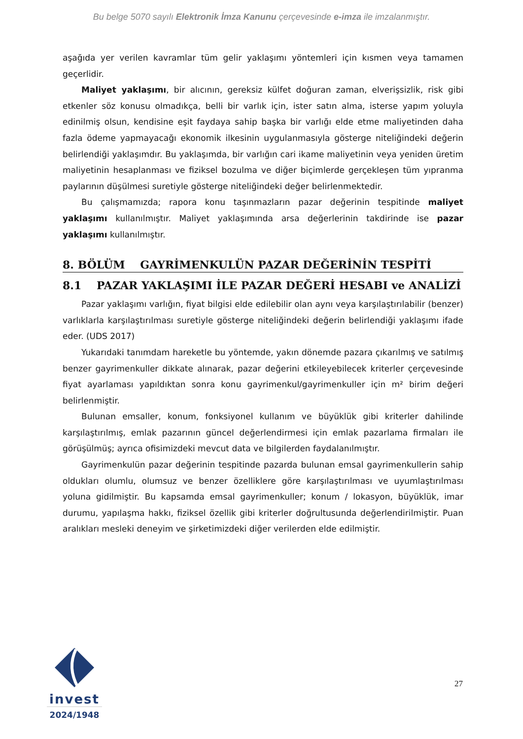Bu belge 5070 sayılı Elektronik İmza Kanunu çerçevesinde e-imza ile imzalanmıştır.
aşağıda yer verilen kavramlar tüm gelir yaklaşımı yöntemleri için kısmen veya tamamen geçerlidir.
Maliyet yaklaşımı, bir alıcının, gereksiz külfet doğuran zaman, elverişsizlik, risk gibi etkenler söz konusu olmadıkça, belli bir varlık için, ister satın alma, isterse yapım yoluyla edinilmiş olsun, kendisine eşit faydaya sahip başka bir varlığı elde etme maliyetinden daha fazla ödeme yapmayacağı ekonomik ilkesinin uygulanmasıyla gösterge niteliğindeki değerin belirlendiği yaklaşımdır. Bu yaklaşımda, bir varlığın cari ikame maliyetinin veya yeniden üretim maliyetinin hesaplanması ve fiziksel bozulma ve diğer biçimlerde gerçekleşen tüm yıpranma paylarının düşülmesi suretiyle gösterge niteliğindeki değer belirlenmektedir.
Bu çalışmamızda; rapora konu taşınmazların pazar değerinin tespitinde maliyet yaklaşımı kullanılmıştır. Maliyet yaklaşımında arsa değerlerinin takdirinde ise pazar yaklaşımı kullanılmıştır.
8. BÖLÜM GAYRİMENKULÜN PAZAR DEĞERİNİN TESPİTİ
8.1 PAZAR YAKLAŞIMI İLE PAZAR DEĞERİ HESABI ve ANALİZİ
Pazar yaklaşımı varlığın, fiyat bilgisi elde edilebilir olan aynı veya karşılaştırılabilir (benzer) varlıklarla karşılaştırılması suretiyle gösterge niteliğindeki değerin belirlendiği yaklaşımı ifade eder. (UDS 2017)
Yukarıdaki tanımdam hareketle bu yöntemde, yakın dönemde pazara çıkarılmış ve satılmış benzer gayrimenkuller dikkate alınarak, pazar değerini etkileyebilecek kriterler çerçevesinde fiyat ayarlaması yapıldıktan sonra konu gayrimenkul/gayrimenkuller için m² birim değeri belirlenmiştir.
Bulunan emsaller, konum, fonksiyonel kullanım ve büyüklük gibi kriterler dahilinde karşılaştırılmış, emlak pazarının güncel değerlendirmesi için emlak pazarlama firmaları ile görüşülmüş; ayrıca ofisimizdeki mevcut data ve bilgilerden faydalanılmıştır.
Gayrimenkulün pazar değerinin tespitinde pazarda bulunan emsal gayrimenkullerin sahip oldukları olumlu, olumsuz ve benzer özelliklere göre karşılaştırılması ve uyumlaştırılması yoluna gidilmiştir. Bu kapsamda emsal gayrimenkuller; konum / lokasyon, büyüklük, imar durumu, yapılaşma hakkı, fiziksel özellik gibi kriterler doğrultusunda değerlendirilmiştir. Puan aralıkları mesleki deneyim ve şirketimizdeki diğer verilerden elde edilmiştir.
invest
2024/1948
27